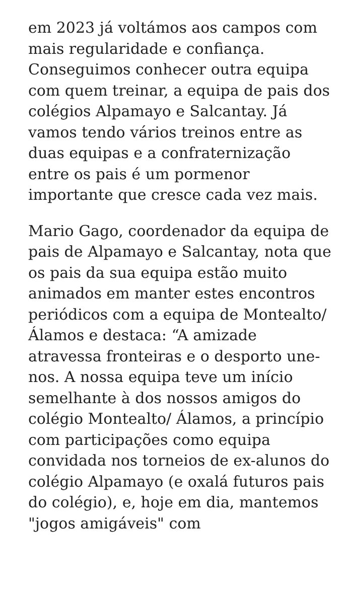em 2023 já voltámos aos campos com mais regularidade e confiança. Conseguimos conhecer outra equipa com quem treinar, a equipa de pais dos colégios Alpamayo e Salcantay. Já vamos tendo vários treinos entre as duas equipas e a confraternização entre os pais é um pormenor importante que cresce cada vez mais.
Mario Gago, coordenador da equipa de pais de Alpamayo e Salcantay, nota que os pais da sua equipa estão muito animados em manter estes encontros periódicos com a equipa de Montealto/Álamos e destaca: “A amizade atravessa fronteiras e o desporto une-nos. A nossa equipa teve um início semelhante à dos nossos amigos do colégio Montealto/ Álamos, a princípio com participações como equipa convidada nos torneios de ex-alunos do colégio Alpamayo (e oxalá futuros pais do colégio), e, hoje em dia, mantemos "jogos amigáveis" com